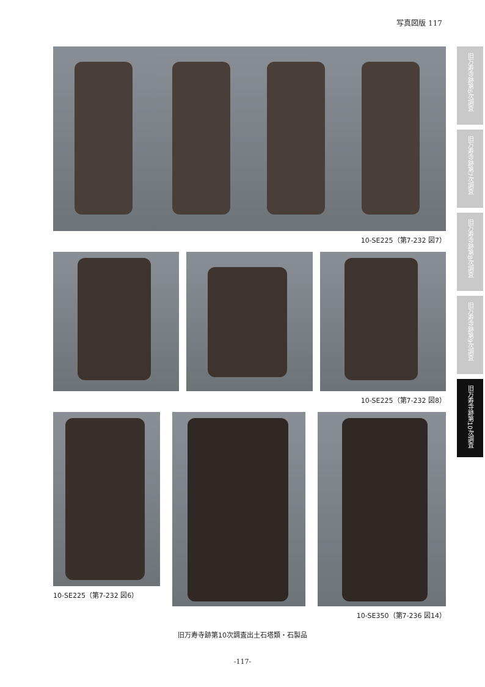写真図版 117
10-SE225（第7-232 図7）
10-SE225（第7-232 図8）
10-SE225（第7-232 図6）
10-SE350（第7-236 図14）
旧万寿寺跡第6次調査
旧万寿寺跡第7次調査
旧万寿寺跡第8次調査
旧万寿寺跡第9次調査
旧万寿寺跡第10次調査
旧万寿寺跡第10次調査出土石塔類・石製品
-117-